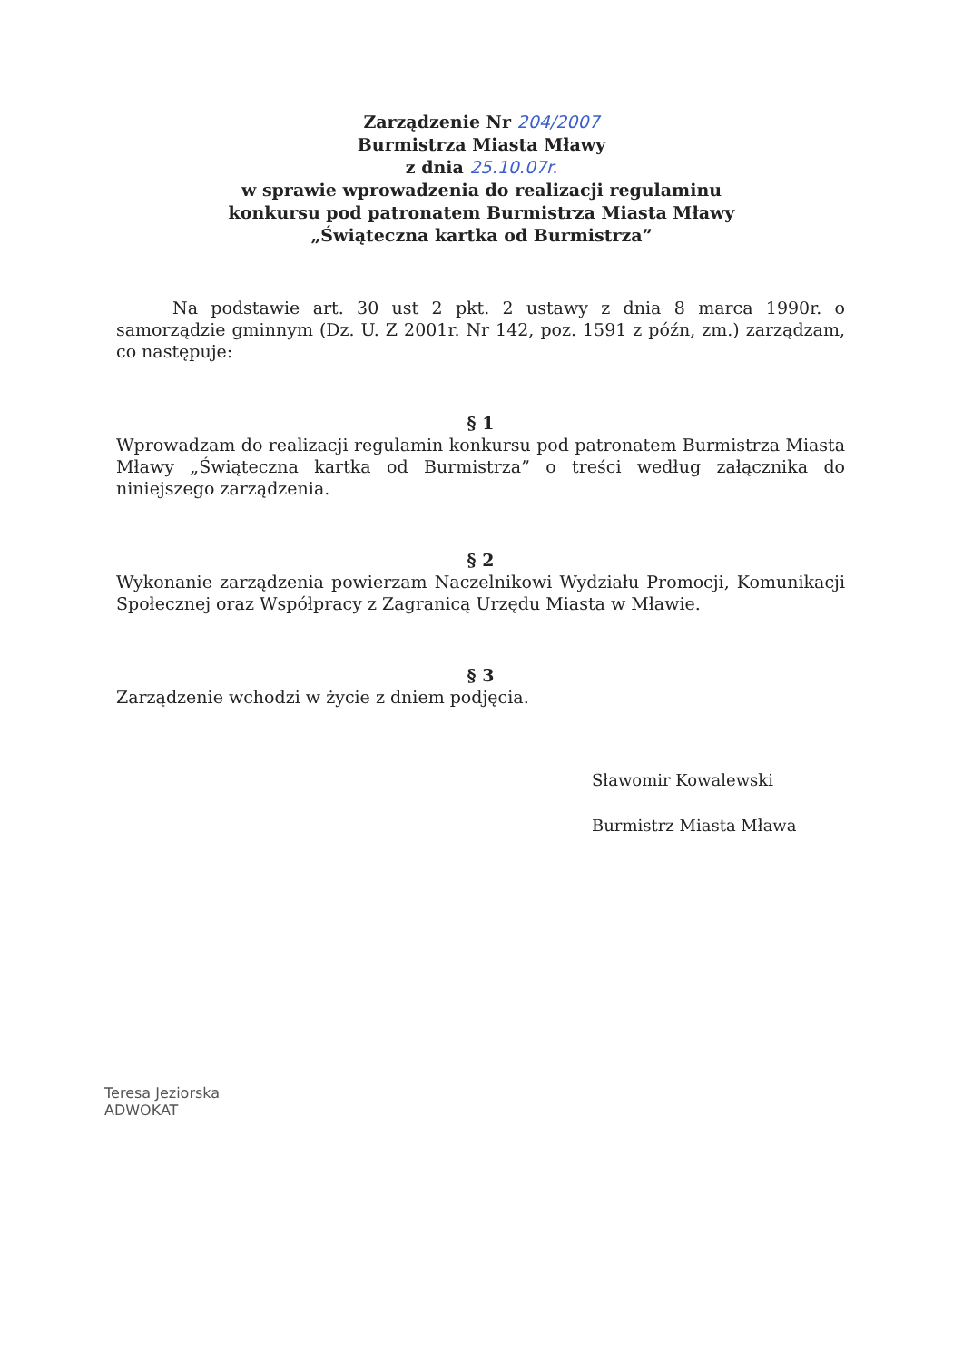Zarządzenie Nr 204/2007
Burmistrza Miasta Mławy
z dnia 25.10.07r.
w sprawie wprowadzenia do realizacji regulaminu
konkursu pod patronatem Burmistrza Miasta Mławy
„Świąteczna kartka od Burmistrza”
Na podstawie art. 30 ust 2 pkt. 2 ustawy z dnia 8 marca 1990r. o samorządzie gminnym (Dz. U. Z 2001r. Nr 142, poz. 1591 z późn, zm.) zarządzam, co następuje:
§ 1
Wprowadzam do realizacji regulamin konkursu pod patronatem Burmistrza Miasta Mławy „Świąteczna kartka od Burmistrza” o treści według załącznika do niniejszego zarządzenia.
§ 2
Wykonanie zarządzenia powierzam Naczelnikowi Wydziału Promocji, Komunikacji Społecznej oraz Współpracy z Zagranicą Urzędu Miasta w Mławie.
§ 3
Zarządzenie wchodzi w życie z dniem podjęcia.
Sławomir Kowalewski
Burmistrz Miasta Mława
Teresa Jeziorska
ADWOKAT